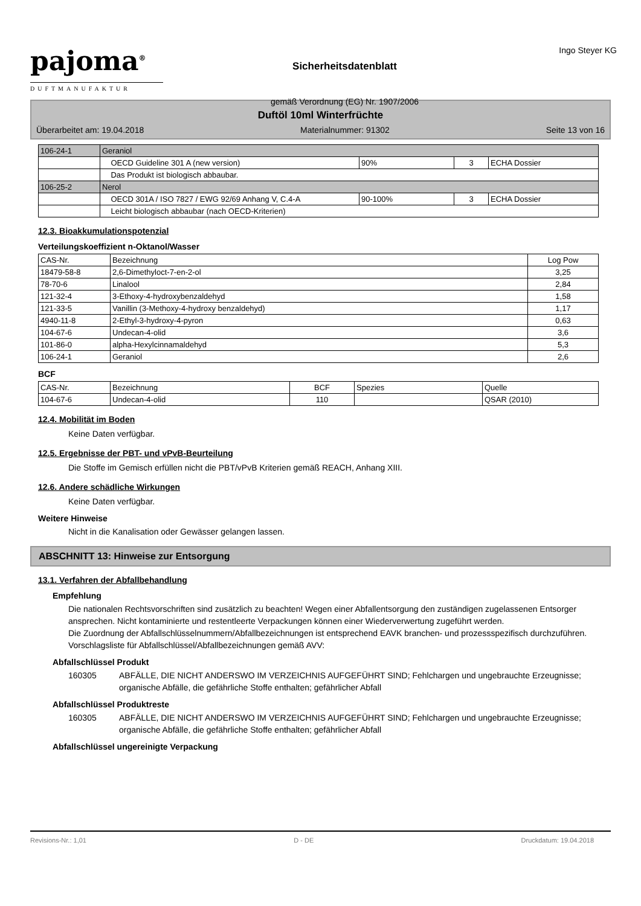pajoma<sup>®</sup>
DUFTMANUFAKTUR
Sicherheitsdatenblatt
gemäß Verordnung (EG) Nr. 1907/2006
Ingo Steyer KG
Duftöl 10ml Winterfrüchte
Überarbeitet am: 19.04.2018 Materialnummer: 91302 Seite 13 von 16
| 106-24-1 | Geraniol | | | |
| | OECD Guideline 301 A (new version) | 90% | 3 | ECHA Dossier |
| | Das Produkt ist biologisch abbaubar. | | | |
| 106-25-2 | Nerol | | | |
| | OECD 301A / ISO 7827 / EWG 92/69 Anhang V, C.4-A | 90-100% | 3 | ECHA Dossier |
| | Leicht biologisch abbaubar (nach OECD-Kriterien) | | | |
12.3. Bioakkumulationspotenzial
Verteilungskoeffizient n-Oktanol/Wasser
| CAS-Nr. | Bezeichnung | Log Pow |
| --- | --- | --- |
| 18479-58-8 | 2,6-Dimethyloct-7-en-2-ol | 3,25 |
| 78-70-6 | Linalool | 2,84 |
| 121-32-4 | 3-Ethoxy-4-hydroxybenzaldehyd | 1,58 |
| 121-33-5 | Vanillin (3-Methoxy-4-hydroxy benzaldehyd) | 1,17 |
| 4940-11-8 | 2-Ethyl-3-hydroxy-4-pyron | 0,63 |
| 104-67-6 | Undecan-4-olid | 3,6 |
| 101-86-0 | alpha-Hexylcinnamaldehyd | 5,3 |
| 106-24-1 | Geraniol | 2,6 |
BCF
| CAS-Nr. | Bezeichnung | BCF | Spezies | Quelle |
| --- | --- | --- | --- | --- |
| 104-67-6 | Undecan-4-olid | 110 | | QSAR (2010) |
12.4. Mobilität im Boden
Keine Daten verfügbar.
12.5. Ergebnisse der PBT- und vPvB-Beurteilung
Die Stoffe im Gemisch erfüllen nicht die PBT/vPvB Kriterien gemäß REACH, Anhang XIII.
12.6. Andere schädliche Wirkungen
Keine Daten verfügbar.
Weitere Hinweise
Nicht in die Kanalisation oder Gewässer gelangen lassen.
ABSCHNITT 13: Hinweise zur Entsorgung
13.1. Verfahren der Abfallbehandlung
Empfehlung
Die nationalen Rechtsvorschriften sind zusätzlich zu beachten! Wegen einer Abfallentsorgung den zuständigen zugelassenen Entsorger ansprechen. Nicht kontaminierte und restentleerte Verpackungen können einer Wiederverwertung zugeführt werden.
Die Zuordnung der Abfallschlüsselnummern/Abfallbezeichnungen ist entsprechend EAVK branchen- und prozessspezifisch durchzuführen.
Vorschlagsliste für Abfallschlüssel/Abfallbezeichnungen gemäß AVV:
Abfallschlüssel Produkt
160305 ABFÄLLE, DIE NICHT ANDERSWO IM VERZEICHNIS AUFGEFÜHRT SIND; Fehlchargen und ungebrauchte Erzeugnisse; organische Abfälle, die gefährliche Stoffe enthalten; gefährlicher Abfall
Abfallschlüssel Produktreste
160305 ABFÄLLE, DIE NICHT ANDERSWO IM VERZEICHNIS AUFGEFÜHRT SIND; Fehlchargen und ungebrauchte Erzeugnisse; organische Abfälle, die gefährliche Stoffe enthalten; gefährlicher Abfall
Abfallschlüssel ungereinigte Verpackung
Revisions-Nr.: 1,01 D - DE Druckdatum: 19.04.2018